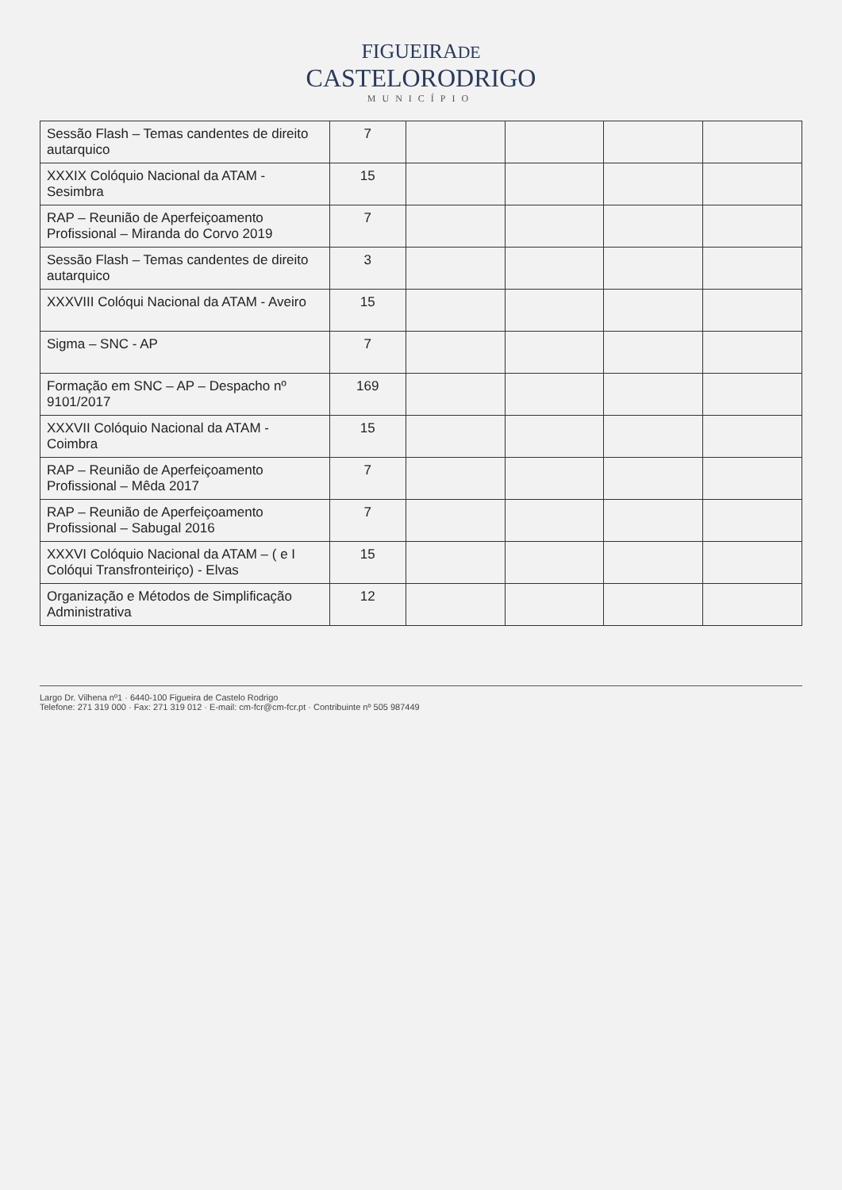FIGUEIRADE
CASTELORODRIGO
MUNICÍPIO
| Sessão Flash – Temas candentes de direito autarquico | 7 | | | | |
| XXXIX Colóquio Nacional da ATAM - Sesimbra | 15 | | | | |
| RAP – Reunião de Aperfeiçoamento Profissional – Miranda do Corvo 2019 | 7 | | | | |
| Sessão Flash – Temas candentes de direito autarquico | 3 | | | | |
| XXXVIII Colóqui Nacional da ATAM - Aveiro | 15 | | | | |
| Sigma – SNC - AP | 7 | | | | |
| Formação em SNC – AP – Despacho nº 9101/2017 | 169 | | | | |
| XXXVII Colóquio Nacional da ATAM - Coimbra | 15 | | | | |
| RAP – Reunião de Aperfeiçoamento Profissional – Mêda 2017 | 7 | | | | |
| RAP – Reunião de Aperfeiçoamento Profissional – Sabugal 2016 | 7 | | | | |
| XXXVI Colóquio Nacional da ATAM – ( e I Colóqui Transfronteiriço) - Elvas | 15 | | | | |
| Organização e Métodos de Simplificação Administrativa | 12 | | | | |
Largo Dr. Vilhena nº1 · 6440-100 Figueira de Castelo Rodrigo
Telefone: 271 319 000 · Fax: 271 319 012 · E-mail: cm-fcr@cm-fcr.pt · Contribuinte nº 505 987449